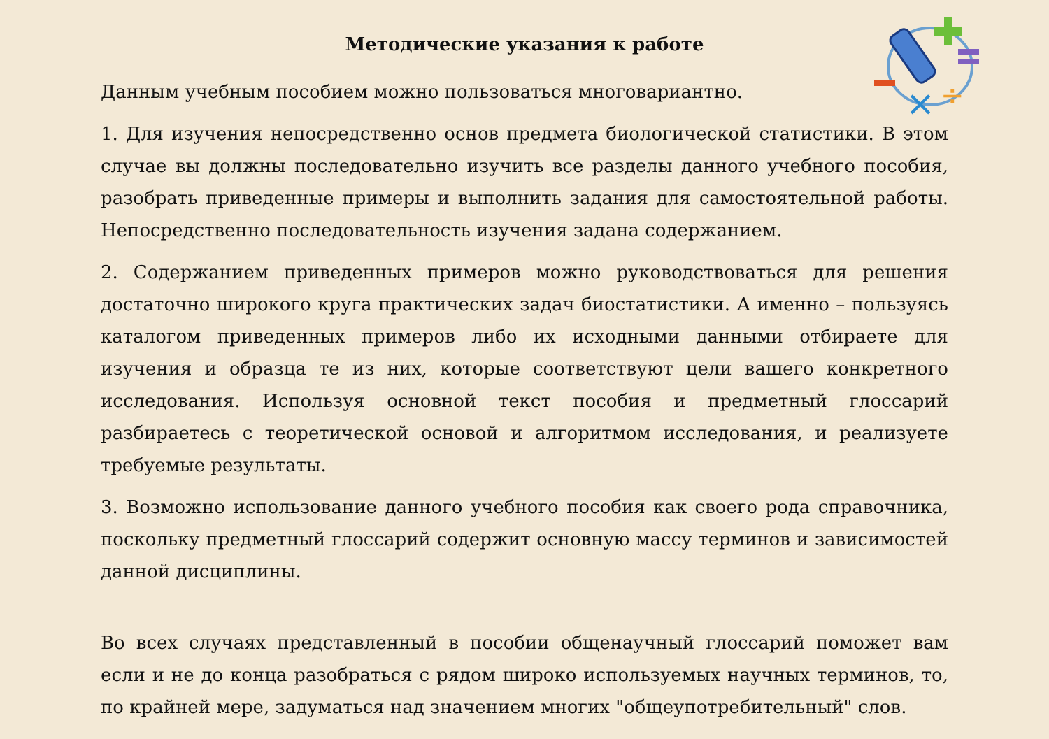×
÷
Методические указания к работе
Данным учебным пособием можно пользоваться многовариантно.
1. Для изучения непосредственно основ предмета биологической статистики. В этом случае вы должны последовательно изучить все разделы данного учебного пособия, разобрать приведенные примеры и выполнить задания для самостоятельной работы. Непосредственно последовательность изучения задана содержанием.
2. Содержанием приведенных примеров можно руководствоваться для решения достаточно широкого круга практических задач биостатистики. А именно – пользуясь каталогом приведенных примеров либо их исходными данными отбираете для изучения и образца те из них, которые соответствуют цели вашего конкретного исследования. Используя основной текст пособия и предметный глоссарий разбираетесь с теоретической основой и алгоритмом исследования, и реализуете требуемые результаты.
3. Возможно использование данного учебного пособия как своего рода справочника, поскольку предметный глоссарий содержит основную массу терминов и зависимостей данной дисциплины.
Во всех случаях представленный в пособии общенаучный глоссарий поможет вам если и не до конца разобраться с рядом широко используемых научных терминов, то, по крайней мере, задуматься над значением многих "общеупотребительный" слов.